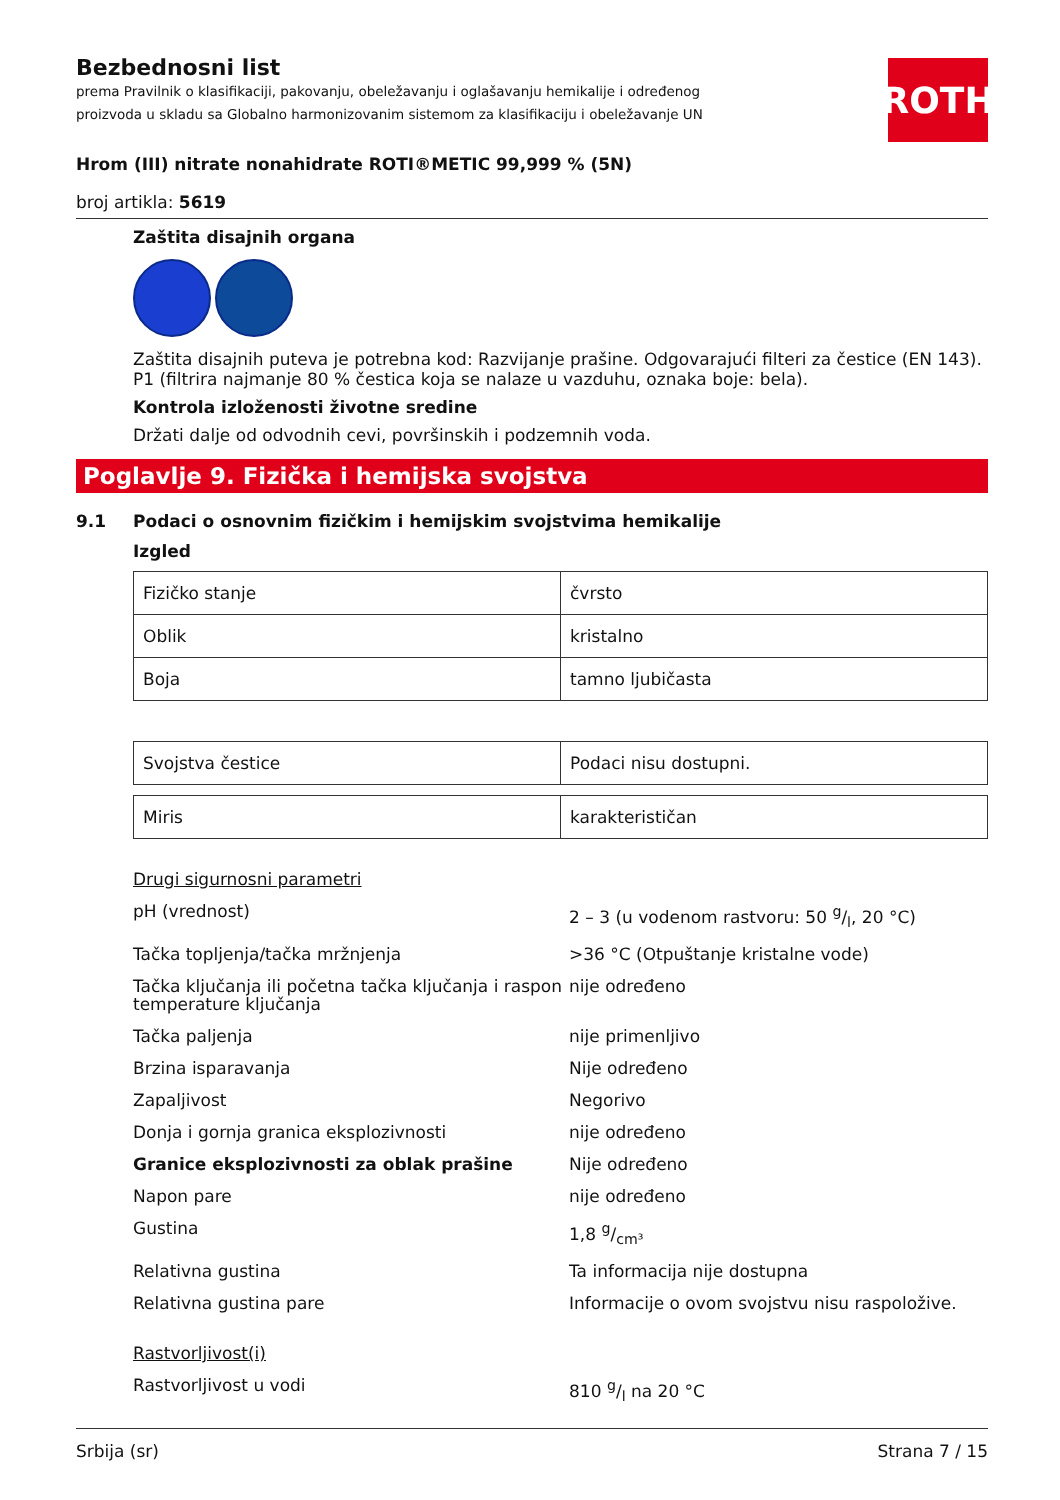Bezbednosni list
prema Pravilnik o klasifikaciji, pakovanju, obeležavanju i oglašavanju hemikalije i određenog proizvoda u skladu sa Globalno harmonizovanim sistemom za klasifikaciju i obeležavanje UN
ROTH
Hrom (III) nitrate nonahidrate ROTI®METIC 99,999 % (5N)
broj artikla: 5619
Zaštita disajnih organa
Zaštita disajnih puteva je potrebna kod: Razvijanje prašine. Odgovarajući filteri za čestice (EN 143). P1 (filtrira najmanje 80 % čestica koja se nalaze u vazduhu, oznaka boje: bela).
Kontrola izloženosti životne sredine
Držati dalje od odvodnih cevi, površinskih i podzemnih voda.
Poglavlje 9. Fizička i hemijska svojstva
9.1 Podaci o osnovnim fizičkim i hemijskim svojstvima hemikalije
Izgled
| Fizičko stanje | čvrsto |
| Oblik | kristalno |
| Boja | tamno ljubičasta |
| Svojstva čestice | Podaci nisu dostupni. |
| Miris | karakterističan |
Drugi sigurnosni parametri
| pH (vrednost) | 2 – 3 (u vodenom rastvoru: 50 g/l, 20 °C) |
| Tačka topljenja/tačka mržnjenja | >36 °C (Otpuštanje kristalne vode) |
| Tačka ključanja ili početna tačka ključanja i raspon temperature ključanja | nije određeno |
| Tačka paljenja | nije primenljivo |
| Brzina isparavanja | Nije određeno |
| Zapaljivost | Negorivo |
| Donja i gornja granica eksplozivnosti | nije određeno |
| Granice eksplozivnosti za oblak prašine | Nije određeno |
| Napon pare | nije određeno |
| Gustina | 1,8 g/cm³ |
| Relativna gustina | Ta informacija nije dostupna |
| Relativna gustina pare | Informacije o ovom svojstvu nisu raspoložive. |
Rastvorljivost(i)
| Rastvorljivost u vodi | 810 g/l na 20 °C |
Srbija (sr) Strana 7 / 15